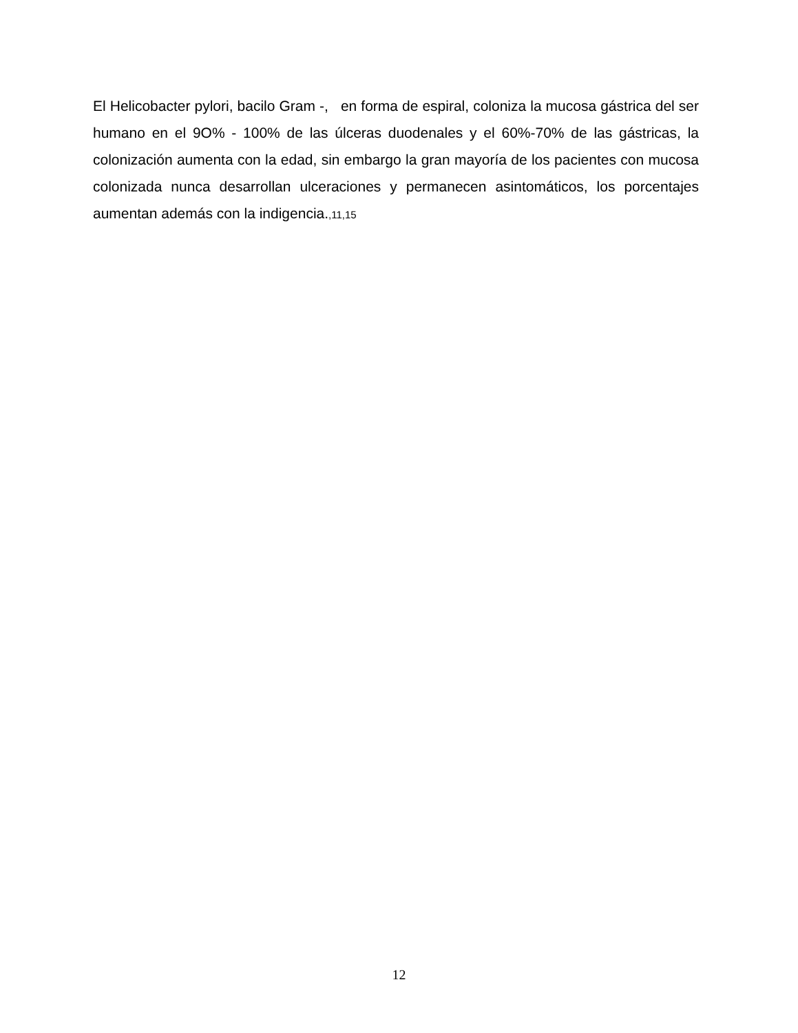El Helicobacter pylori, bacilo Gram -, en forma de espiral, coloniza la mucosa gástrica del ser humano en el 9O% - 100% de las úlceras duodenales y el 60%-70% de las gástricas, la colonización aumenta con la edad, sin embargo la gran mayoría de los pacientes con mucosa colonizada nunca desarrollan ulceraciones y permanecen asintomáticos, los porcentajes aumentan además con la indigencia.,11,15
12